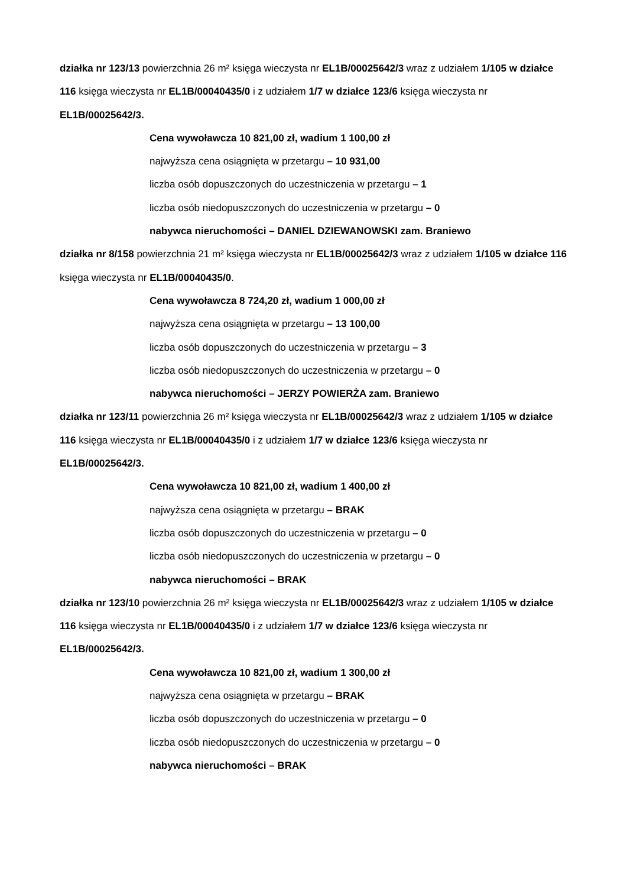działka nr 123/13 powierzchnia 26 m² księga wieczysta nr EL1B/00025642/3 wraz z udziałem 1/105 w działce 116 księga wieczysta nr EL1B/00040435/0 i z udziałem 1/7 w działce 123/6 księga wieczysta nr EL1B/00025642/3.
Cena wywoławcza 10 821,00 zł, wadium 1 100,00 zł
najwyższa cena osiągnięta w przetargu – 10 931,00
liczba osób dopuszczonych do uczestniczenia w przetargu – 1
liczba osób niedopuszczonych do uczestniczenia w przetargu – 0
nabywca nieruchomości – DANIEL DZIEWANOWSKI zam. Braniewo
działka nr 8/158 powierzchnia 21 m² księga wieczysta nr EL1B/00025642/3 wraz z udziałem 1/105 w działce 116 księga wieczysta nr EL1B/00040435/0.
Cena wywoławcza 8 724,20 zł, wadium 1 000,00 zł
najwyższa cena osiągnięta w przetargu – 13 100,00
liczba osób dopuszczonych do uczestniczenia w przetargu – 3
liczba osób niedopuszczonych do uczestniczenia w przetargu – 0
nabywca nieruchomości – JERZY POWIERŻA zam. Braniewo
działka nr 123/11 powierzchnia 26 m² księga wieczysta nr EL1B/00025642/3 wraz z udziałem 1/105 w działce 116 księga wieczysta nr EL1B/00040435/0 i z udziałem 1/7 w działce 123/6 księga wieczysta nr EL1B/00025642/3.
Cena wywoławcza 10 821,00 zł, wadium 1 400,00 zł
najwyższa cena osiągnięta w przetargu – BRAK
liczba osób dopuszczonych do uczestniczenia w przetargu – 0
liczba osób niedopuszczonych do uczestniczenia w przetargu – 0
nabywca nieruchomości – BRAK
działka nr 123/10 powierzchnia 26 m² księga wieczysta nr EL1B/00025642/3 wraz z udziałem 1/105 w działce 116 księga wieczysta nr EL1B/00040435/0 i z udziałem 1/7 w działce 123/6 księga wieczysta nr EL1B/00025642/3.
Cena wywoławcza 10 821,00 zł, wadium 1 300,00 zł
najwyższa cena osiągnięta w przetargu – BRAK
liczba osób dopuszczonych do uczestniczenia w przetargu – 0
liczba osób niedopuszczonych do uczestniczenia w przetargu – 0
nabywca nieruchomości – BRAK